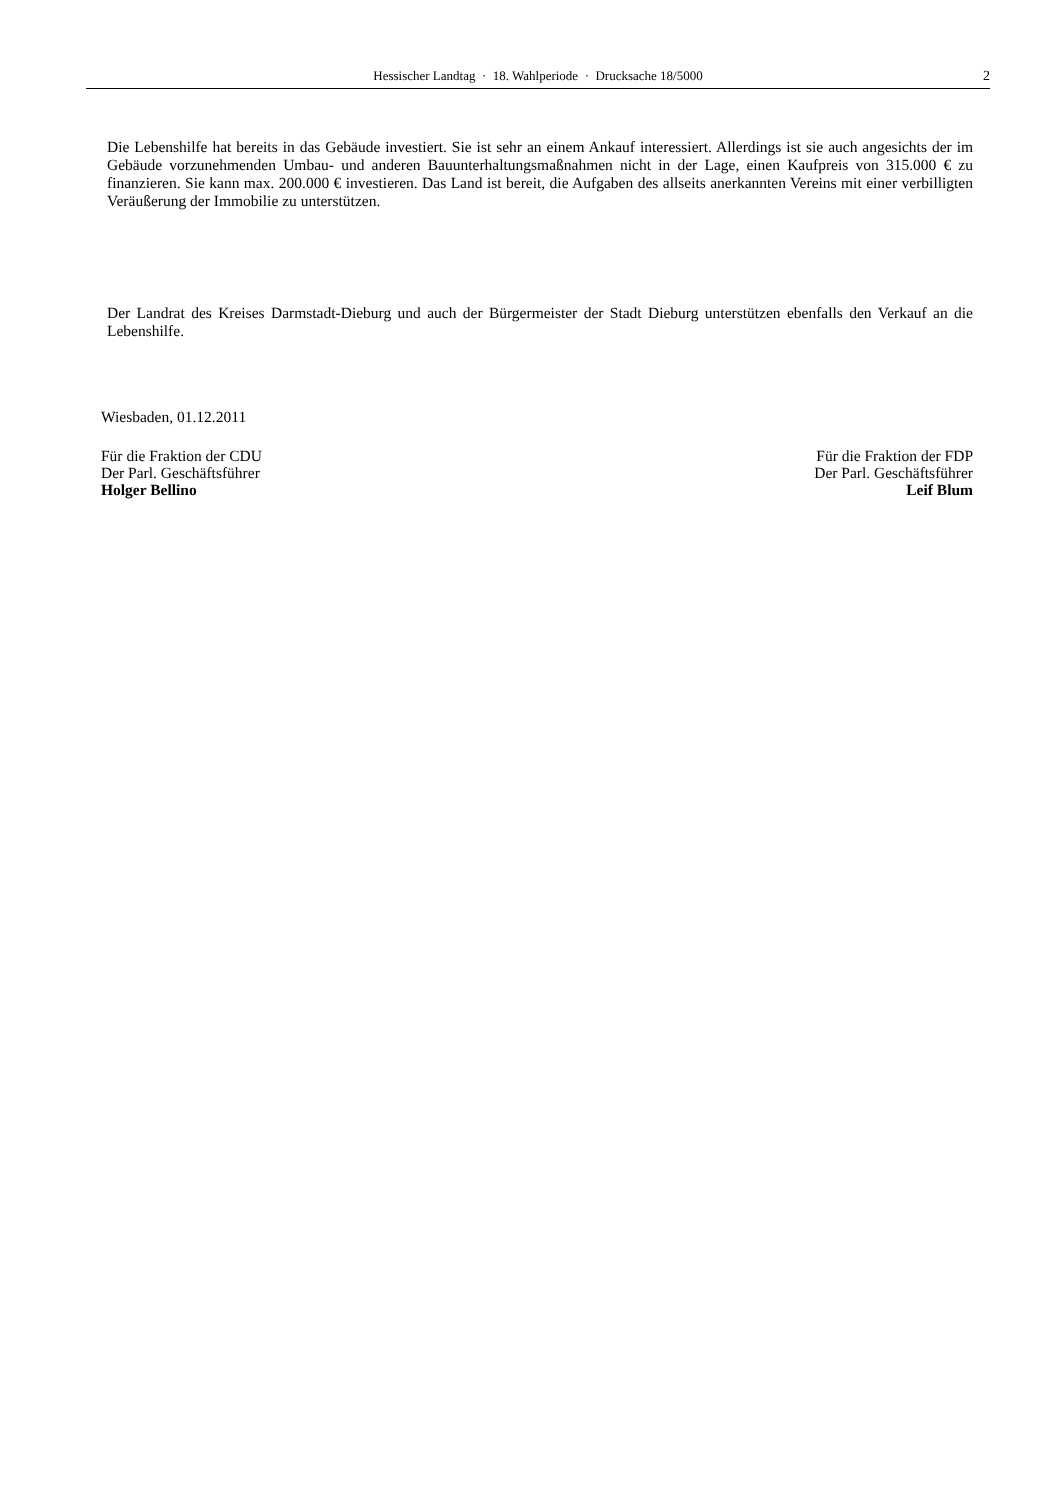Hessischer Landtag · 18. Wahlperiode · Drucksache 18/5000
2
Die Lebenshilfe hat bereits in das Gebäude investiert. Sie ist sehr an einem Ankauf interessiert. Allerdings ist sie auch angesichts der im Gebäude vorzunehmenden Umbau- und anderen Bauunterhaltungsmaßnahmen nicht in der Lage, einen Kaufpreis von 315.000 € zu finanzieren. Sie kann max. 200.000 € investieren. Das Land ist bereit, die Aufgaben des allseits anerkannten Vereins mit einer verbilligten Veräußerung der Immobilie zu unterstützen.
Der Landrat des Kreises Darmstadt-Dieburg und auch der Bürgermeister der Stadt Dieburg unterstützen ebenfalls den Verkauf an die Lebenshilfe.
Wiesbaden, 01.12.2011
Für die Fraktion der CDU
Der Parl. Geschäftsführer
Holger Bellino
Für die Fraktion der FDP
Der Parl. Geschäftsführer
Leif Blum